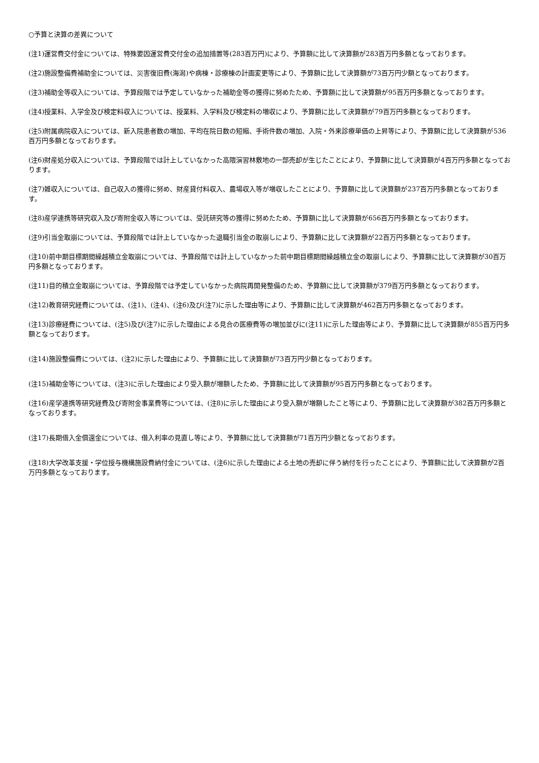○予算と決算の差異について
(注1)運営費交付金については、特殊要因運営費交付金の追加措置等(283百万円)により、予算額に比して決算額が283百万円多額となっております。
(注2)施設整備費補助金については、災害復旧費(海潟)や病棟・診療棟の計画変更等により、予算額に比して決算額が73百万円少額となっております。
(注3)補助金等収入については、予算段階では予定していなかった補助金等の獲得に努めたため、予算額に比して決算額が95百万円多額となっております。
(注4)授業料、入学金及び検定料収入については、授業料、入学料及び検定料の増収により、予算額に比して決算額が79百万円多額となっております。
(注5)附属病院収入については、新入院患者数の増加、平均在院日数の短縮、手術件数の増加、入院・外来診療単価の上昇等により、予算額に比して決算額が536百万円多額となっております。
(注6)財産処分収入については、予算段階では計上していなかった高隈演習林敷地の一部売却が生じたことにより、予算額に比して決算額が4百万円多額となっております。
(注7)雑収入については、自己収入の獲得に努め、財産貸付料収入、農場収入等が増収したことにより、予算額に比して決算額が237百万円多額となっております。
(注8)産学連携等研究収入及び寄附金収入等については、受託研究等の獲得に努めたため、予算額に比して決算額が656百万円多額となっております。
(注9)引当金取崩については、予算段階では計上していなかった退職引当金の取崩しにより、予算額に比して決算額が22百万円多額となっております。
(注10)前中期目標期間繰越積立金取崩については、予算段階では計上していなかった前中期目標期間繰越積立金の取崩しにより、予算額に比して決算額が30百万円多額となっております。
(注11)目的積立金取崩については、予算段階では予定していなかった病院再開発整備のため、予算額に比して決算額が379百万円多額となっております。
(注12)教育研究経費については、(注1)、(注4)、(注6)及び(注7)に示した理由等により、予算額に比して決算額が462百万円多額となっております。
(注13)診療経費については、(注5)及び(注7)に示した理由による見合の医療費等の増加並びに(注11)に示した理由等により、予算額に比して決算額が855百万円多額となっております。
(注14)施設整備費については、(注2)に示した理由により、予算額に比して決算額が73百万円少額となっております。
(注15)補助金等については、(注3)に示した理由により受入額が増額したため、予算額に比して決算額が95百万円多額となっております。
(注16)産学連携等研究経費及び寄附金事業費等については、(注8)に示した理由により受入額が増額したこと等により、予算額に比して決算額が382百万円多額となっております。
(注17)長期借入金償還金については、借入利率の見直し等により、予算額に比して決算額が71百万円少額となっております。
(注18)大学改革支援・学位授与機構施設費納付金については、(注6)に示した理由による土地の売却に伴う納付を行ったことにより、予算額に比して決算額が2百万円多額となっております。